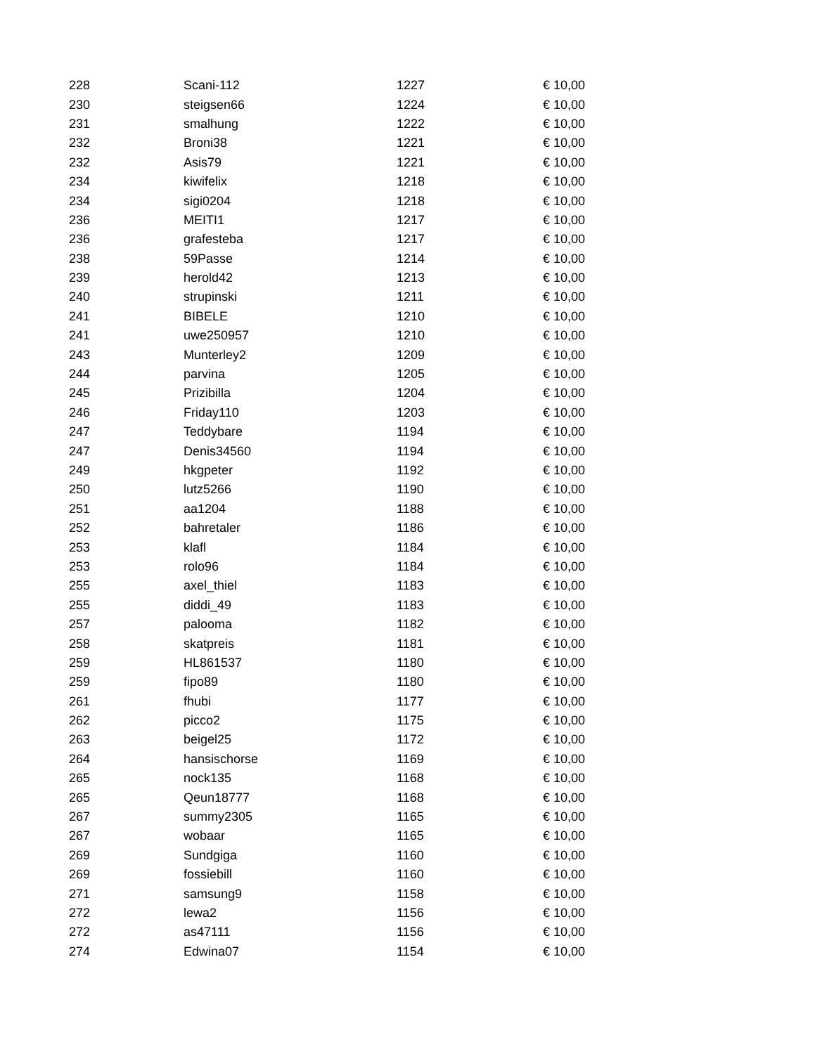| 228 | Scani-112 | 1227 | € 10,00 |
| 230 | steigsen66 | 1224 | € 10,00 |
| 231 | smalhung | 1222 | € 10,00 |
| 232 | Broni38 | 1221 | € 10,00 |
| 232 | Asis79 | 1221 | € 10,00 |
| 234 | kiwifelix | 1218 | € 10,00 |
| 234 | sigi0204 | 1218 | € 10,00 |
| 236 | MEITI1 | 1217 | € 10,00 |
| 236 | grafesteba | 1217 | € 10,00 |
| 238 | 59Passe | 1214 | € 10,00 |
| 239 | herold42 | 1213 | € 10,00 |
| 240 | strupinski | 1211 | € 10,00 |
| 241 | BIBELE | 1210 | € 10,00 |
| 241 | uwe250957 | 1210 | € 10,00 |
| 243 | Munterley2 | 1209 | € 10,00 |
| 244 | parvina | 1205 | € 10,00 |
| 245 | Prizibilla | 1204 | € 10,00 |
| 246 | Friday110 | 1203 | € 10,00 |
| 247 | Teddybare | 1194 | € 10,00 |
| 247 | Denis34560 | 1194 | € 10,00 |
| 249 | hkgpeter | 1192 | € 10,00 |
| 250 | lutz5266 | 1190 | € 10,00 |
| 251 | aa1204 | 1188 | € 10,00 |
| 252 | bahretaler | 1186 | € 10,00 |
| 253 | klafl | 1184 | € 10,00 |
| 253 | rolo96 | 1184 | € 10,00 |
| 255 | axel_thiel | 1183 | € 10,00 |
| 255 | diddi_49 | 1183 | € 10,00 |
| 257 | palooma | 1182 | € 10,00 |
| 258 | skatpreis | 1181 | € 10,00 |
| 259 | HL861537 | 1180 | € 10,00 |
| 259 | fipo89 | 1180 | € 10,00 |
| 261 | fhubi | 1177 | € 10,00 |
| 262 | picco2 | 1175 | € 10,00 |
| 263 | beigel25 | 1172 | € 10,00 |
| 264 | hansischorse | 1169 | € 10,00 |
| 265 | nock135 | 1168 | € 10,00 |
| 265 | Qeun18777 | 1168 | € 10,00 |
| 267 | summy2305 | 1165 | € 10,00 |
| 267 | wobaar | 1165 | € 10,00 |
| 269 | Sundgiga | 1160 | € 10,00 |
| 269 | fossiebill | 1160 | € 10,00 |
| 271 | samsung9 | 1158 | € 10,00 |
| 272 | lewa2 | 1156 | € 10,00 |
| 272 | as47111 | 1156 | € 10,00 |
| 274 | Edwina07 | 1154 | € 10,00 |